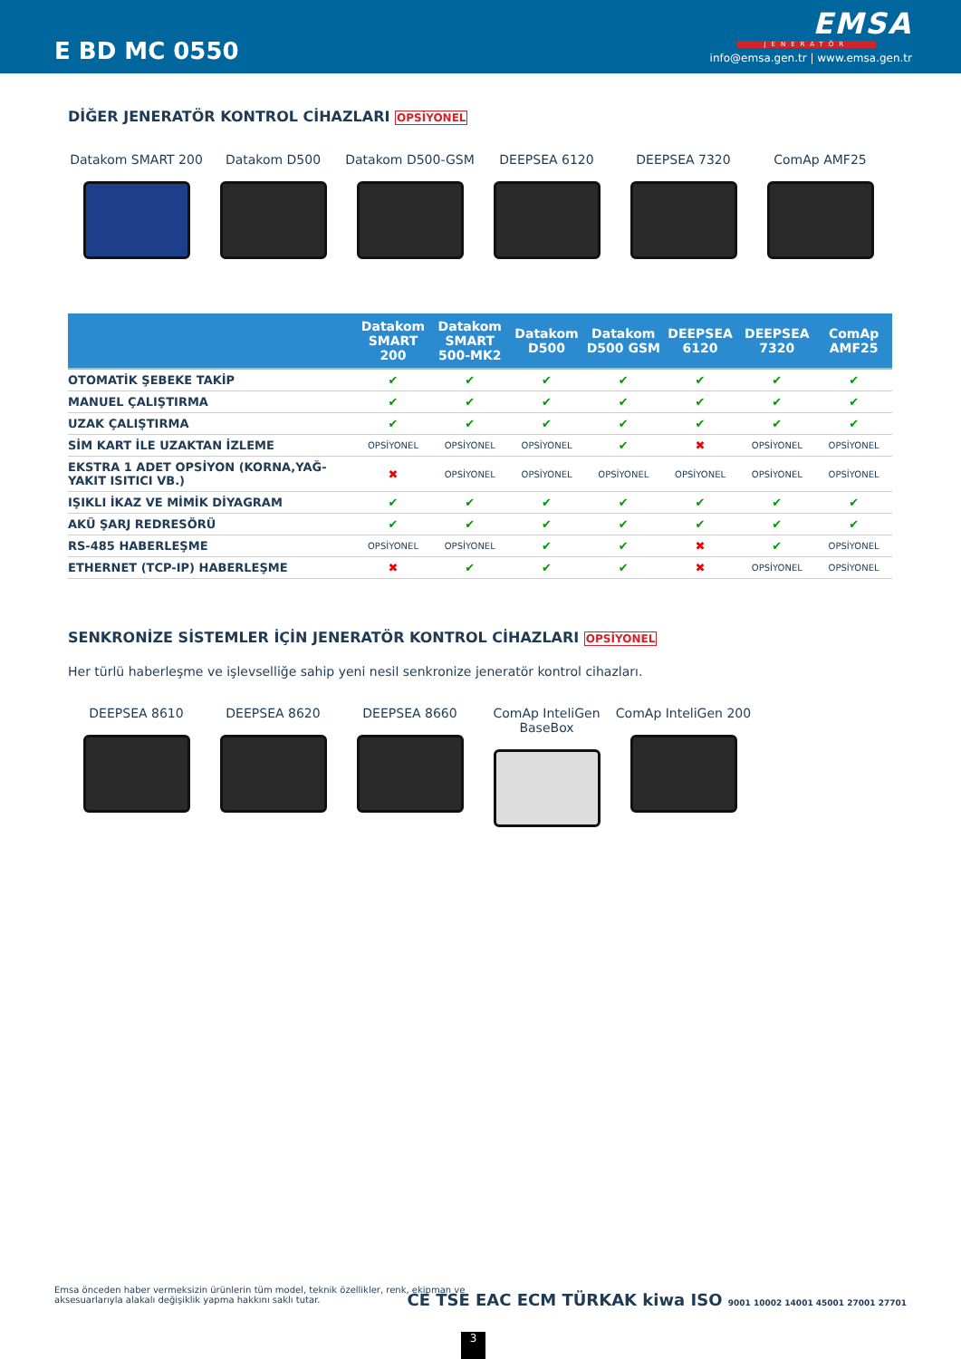E BD MC 0550
EMSA
JENERATÖR
info@emsa.gen.tr | www.emsa.gen.tr
DİĞER JENERATÖR KONTROL CİHAZLARI OPSİYONEL
Datakom SMART 200 Datakom D500 Datakom D500-GSM DEEPSEA 6120 DEEPSEA 7320 ComAp AMF25
| | Datakom SMART 200 | Datakom SMART 500-MK2 | Datakom D500 | Datakom D500 GSM | DEEPSEA 6120 | DEEPSEA 7320 | ComAp AMF25 |
| --- | --- | --- | --- | --- | --- | --- | --- |
| OTOMATİK ŞEBEKE TAKİP | ✔ | ✔ | ✔ | ✔ | ✔ | ✔ | ✔ |
| MANUEL ÇALIŞTIRMA | ✔ | ✔ | ✔ | ✔ | ✔ | ✔ | ✔ |
| UZAK ÇALIŞTIRMA | ✔ | ✔ | ✔ | ✔ | ✔ | ✔ | ✔ |
| SİM KART İLE UZAKTAN İZLEME | OPSİYONEL | OPSİYONEL | OPSİYONEL | ✔ | ✖ | OPSİYONEL | OPSİYONEL |
| EKSTRA 1 ADET OPSİYON (KORNA,YAĞ-YAKIT ISITICI VB.) | ✖ | OPSİYONEL | OPSİYONEL | OPSİYONEL | OPSİYONEL | OPSİYONEL | OPSİYONEL |
| IŞIKLI İKAZ VE MİMİK DİYAGRAM | ✔ | ✔ | ✔ | ✔ | ✔ | ✔ | ✔ |
| AKÜ ŞARJ REDRESÖRÜ | ✔ | ✔ | ✔ | ✔ | ✔ | ✔ | ✔ |
| RS-485 HABERLEŞME | OPSİYONEL | OPSİYONEL | ✔ | ✔ | ✖ | ✔ | OPSİYONEL |
| ETHERNET (TCP-IP) HABERLEŞME | ✖ | ✔ | ✔ | ✔ | ✖ | OPSİYONEL | OPSİYONEL |
SENKRONİZE SİSTEMLER İÇİN JENERATÖR KONTROL CİHAZLARI OPSİYONEL
Her türlü haberleşme ve işlevselliğe sahip yeni nesil senkronize jeneratör kontrol cihazları.
DEEPSEA 8610 DEEPSEA 8620 DEEPSEA 8660 ComAp InteliGen BaseBox
ComAp InteliGen 200
Emsa önceden haber vermeksizin ürünlerin tüm model, teknik özellikler, renk, ekipman ve aksesuarlarıyla alakalı değişiklik yapma hakkını saklı tutar.
CE TSE EAC ECM TÜRKAK kiwa ISO 9001 10002 14001 45001 27001 27701
3